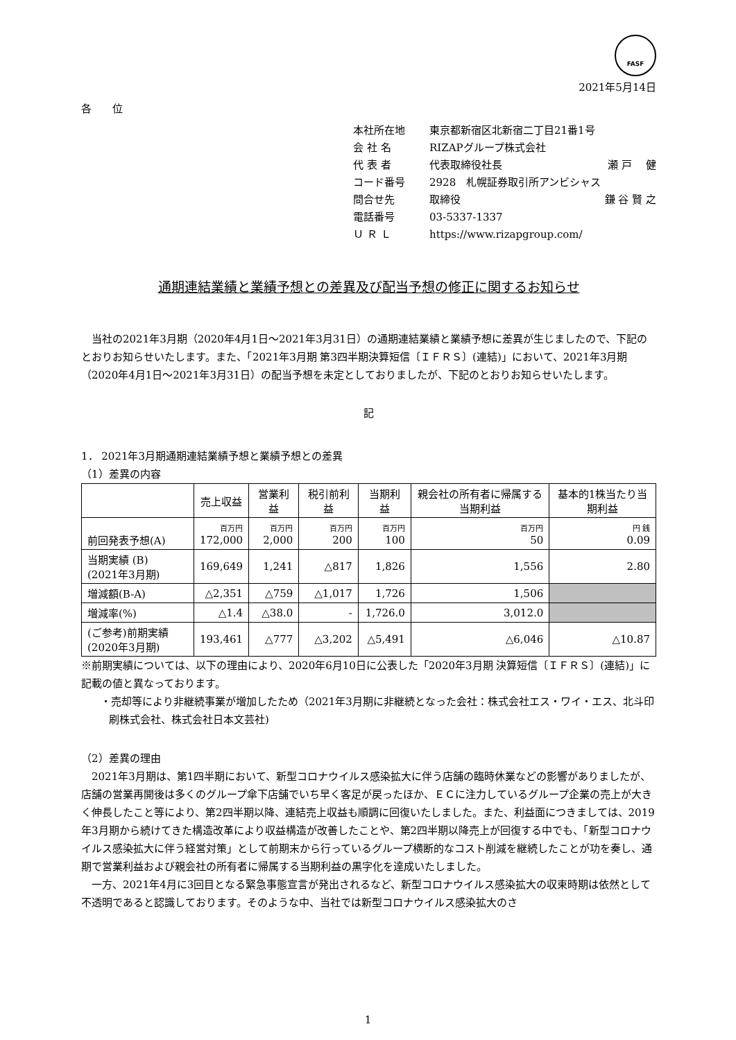FASF
2021年5月14日
各　　位
本社所在地 東京都新宿区北新宿二丁目21番1号
会 社 名 RIZAPグループ株式会社
代 表 者 代表取締役社長 瀬 戸　 健
コード番号 2928　札幌証券取引所アンビシャス
問合せ先 取締役 鎌 谷 賢 之
電話番号 03-5337-1337
Ｕ Ｒ Ｌ https://www.rizapgroup.com/
通期連結業績と業績予想との差異及び配当予想の修正に関するお知らせ
　当社の2021年3月期（2020年4月1日～2021年3月31日）の通期連結業績と業績予想に差異が生じましたので、下記のとおりお知らせいたします。また、「2021年3月期 第3四半期決算短信〔ＩＦＲＳ〕(連結)」において、2021年3月期（2020年4月1日～2021年3月31日）の配当予想を未定としておりましたが、下記のとおりお知らせいたします。
記
1． 2021年3月期通期連結業績予想と業績予想との差異
（1）差異の内容
| | 売上収益 | 営業利益 | 税引前利益 | 当期利益 | 親会社の所有者に帰属する当期利益 | 基本的1株当たり当期利益 |
| --- | --- | --- | --- | --- | --- | --- |
| 前回発表予想(A) | 百万円 172,000 | 百万円 2,000 | 百万円 200 | 百万円 100 | 百万円 50 | 円 銭 0.09 |
| 当期実績 (B) (2021年3月期) | 169,649 | 1,241 | △817 | 1,826 | 1,556 | 2.80 |
| 増減額(B-A) | △2,351 | △759 | △1,017 | 1,726 | 1,506 | |
| 増減率(%) | △1.4 | △38.0 | - | 1,726.0 | 3,012.0 | |
| (ご参考)前期実績 (2020年3月期) | 193,461 | △777 | △3,202 | △5,491 | △6,046 | △10.87 |
※前期実績については、以下の理由により、2020年6月10日に公表した「2020年3月期 決算短信〔ＩＦＲＳ〕(連結)」に記載の値と異なっております。
・売却等により非継続事業が増加したため（2021年3月期に非継続となった会社：株式会社エス・ワイ・エス、北斗印刷株式会社、株式会社日本文芸社)
（2）差異の理由
　2021年3月期は、第1四半期において、新型コロナウイルス感染拡大に伴う店舗の臨時休業などの影響がありましたが、店舗の営業再開後は多くのグループ傘下店舗でいち早く客足が戻ったほか、ＥＣに注力しているグループ企業の売上が大きく伸長したこと等により、第2四半期以降、連結売上収益も順調に回復いたしました。また、利益面につきましては、2019年3月期から続けてきた構造改革により収益構造が改善したことや、第2四半期以降売上が回復する中でも、「新型コロナウイルス感染拡大に伴う経営対策」として前期末から行っているグループ横断的なコスト削減を継続したことが功を奏し、通期で営業利益および親会社の所有者に帰属する当期利益の黒字化を達成いたしました。
　一方、2021年4月に3回目となる緊急事態宣言が発出されるなど、新型コロナウイルス感染拡大の収束時期は依然として不透明であると認識しております。そのような中、当社では新型コロナウイルス感染拡大のさ
1